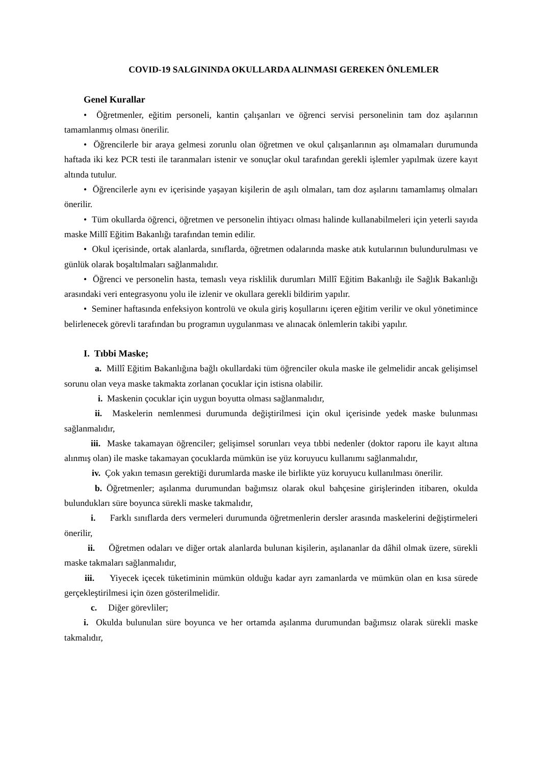COVID-19 SALGININDA OKULLARDA ALINMASI GEREKEN ÖNLEMLER
Genel Kurallar
• Öğretmenler, eğitim personeli, kantin çalışanları ve öğrenci servisi personelinin tam doz aşılarının tamamlanmış olması önerilir.
• Öğrencilerle bir araya gelmesi zorunlu olan öğretmen ve okul çalışanlarının aşı olmamaları durumunda haftada iki kez PCR testi ile taranmaları istenir ve sonuçlar okul tarafından gerekli işlemler yapılmak üzere kayıt altında tutulur.
• Öğrencilerle aynı ev içerisinde yaşayan kişilerin de aşılı olmaları, tam doz aşılarını tamamlamış olmaları önerilir.
• Tüm okullarda öğrenci, öğretmen ve personelin ihtiyacı olması halinde kullanabilmeleri için yeterli sayıda maske Millî Eğitim Bakanlığı tarafından temin edilir.
• Okul içerisinde, ortak alanlarda, sınıflarda, öğretmen odalarında maske atık kutularının bulundurulması ve günlük olarak boşaltılmaları sağlanmalıdır.
• Öğrenci ve personelin hasta, temaslı veya risklilik durumları Millî Eğitim Bakanlığı ile Sağlık Bakanlığı arasındaki veri entegrasyonu yolu ile izlenir ve okullara gerekli bildirim yapılır.
• Seminer haftasında enfeksiyon kontrolü ve okula giriş koşullarını içeren eğitim verilir ve okul yönetimince belirlenecek görevli tarafından bu programın uygulanması ve alınacak önlemlerin takibi yapılır.
I. Tıbbi Maske;
a. Millî Eğitim Bakanlığına bağlı okullardaki tüm öğrenciler okula maske ile gelmelidir ancak gelişimsel sorunu olan veya maske takmakta zorlanan çocuklar için istisna olabilir.
i. Maskenin çocuklar için uygun boyutta olması sağlanmalıdır,
ii. Maskelerin nemlenmesi durumunda değiştirilmesi için okul içerisinde yedek maske bulunması sağlanmalıdır,
iii. Maske takamayan öğrenciler; gelişimsel sorunları veya tıbbi nedenler (doktor raporu ile kayıt altına alınmış olan) ile maske takamayan çocuklarda mümkün ise yüz koruyucu kullanımı sağlanmalıdır,
iv. Çok yakın temasın gerektiği durumlarda maske ile birlikte yüz koruyucu kullanılması önerilir.
b. Öğretmenler; aşılanma durumundan bağımsız olarak okul bahçesine girişlerinden itibaren, okulda bulundukları süre boyunca sürekli maske takmalıdır,
i. Farklı sınıflarda ders vermeleri durumunda öğretmenlerin dersler arasında maskelerini değiştirmeleri önerilir,
ii. Öğretmen odaları ve diğer ortak alanlarda bulunan kişilerin, aşılananlar da dâhil olmak üzere, sürekli maske takmaları sağlanmalıdır,
iii. Yiyecek içecek tüketiminin mümkün olduğu kadar ayrı zamanlarda ve mümkün olan en kısa sürede gerçekleştirilmesi için özen gösterilmelidir.
c. Diğer görevliler;
i. Okulda bulunulan süre boyunca ve her ortamda aşılanma durumundan bağımsız olarak sürekli maske takmalıdır,